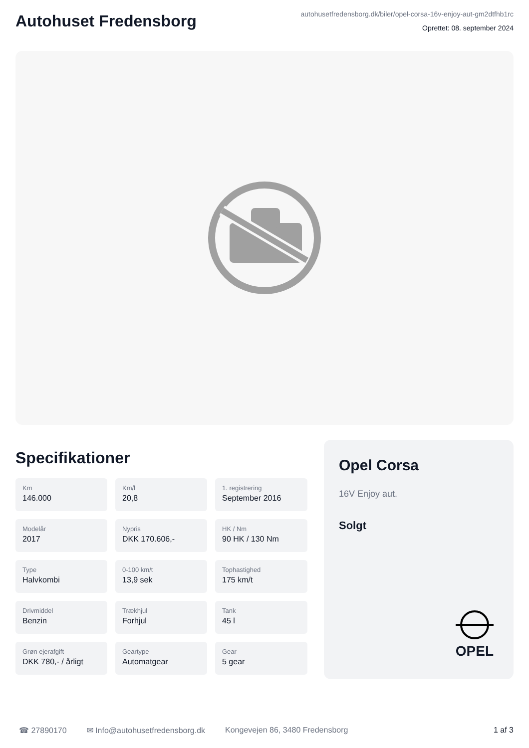Autohuset Fredensborg
autohusetfredensborg.dk/biler/opel-corsa-16v-enjoy-aut-gm2dtfhb1rc
Oprettet: 08. september 2024
Specifikationer
Km
146.000
Km/l
20,8
1. registrering
September 2016
Modelår
2017
Nypris
DKK 170.606,-
HK / Nm
90 HK / 130 Nm
Type
Halvkombi
0-100 km/t
13,9 sek
Tophastighed
175 km/t
Drivmiddel
Benzin
Trækhjul
Forhjul
Tank
45 l
Grøn ejerafgift
DKK 780,- / årligt
Geartype
Automatgear
Gear
5 gear
Opel Corsa
16V Enjoy aut.
Solgt
OPEL
☎ 27890170 ✉ Info@autohusetfredensborg.dk Kongevejen 86, 3480 Fredensborg 1 af 3